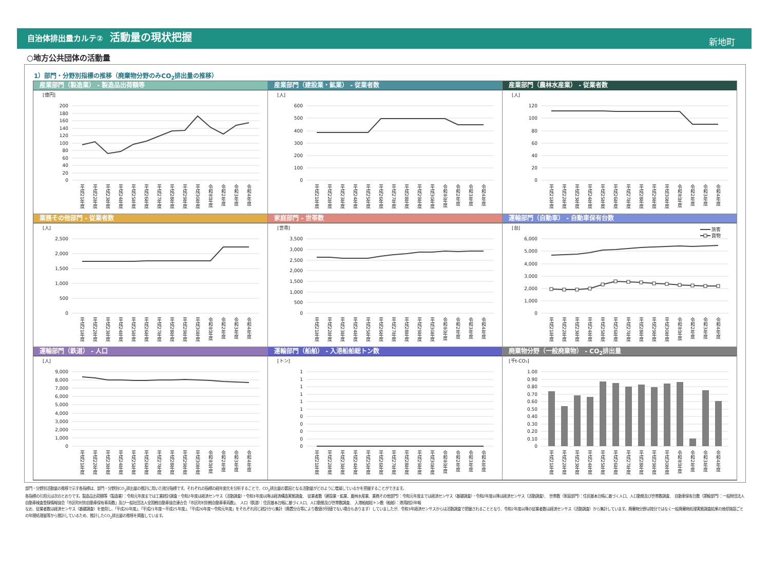自治体排出量カルテ② 活動量の現状把握
新地町
○地方公共団体の活動量
1）部門・分野別指標の推移（廃棄物分野のみCO<sub>2</sub>排出量の推移）
産業部門（製造業） - 製造品出荷額等
[億円]
200
180
160
140
120
100
80
60
40
20
0
平成21年度
平成22年度
平成23年度
平成24年度
平成25年度
平成26年度
平成27年度
平成28年度
平成29年度
平成30年度
令和元年度
令和2年度
令和3年度
令和4年度
産業部門（建設業・鉱業） - 従業者数
[人]
600
500
400
300
200
100
0
平成21年度
平成22年度
平成23年度
平成24年度
平成25年度
平成26年度
平成27年度
平成28年度
平成29年度
平成30年度
令和元年度
令和2年度
令和3年度
令和4年度
産業部門（農林水産業） - 従業者数
[人]
120
100
80
60
40
20
0
平成21年度
平成22年度
平成23年度
平成24年度
平成25年度
平成26年度
平成27年度
平成28年度
平成29年度
平成30年度
令和元年度
令和2年度
令和3年度
令和4年度
業務その他部門 - 従業者数
[人]
2,500
2,000
1,500
1,000
500
0
平成21年度
平成22年度
平成23年度
平成24年度
平成25年度
平成26年度
平成27年度
平成28年度
平成29年度
平成30年度
令和元年度
令和2年度
令和3年度
令和4年度
家庭部門 - 世帯数
[世帯]
3,500
3,000
2,500
2,000
1,500
1,000
500
0
平成21年度
平成22年度
平成23年度
平成24年度
平成25年度
平成26年度
平成27年度
平成28年度
平成29年度
平成30年度
令和元年度
令和2年度
令和3年度
令和4年度
運輸部門（自動車） - 自動車保有台数
[台]
旅客
貨物
6,000
5,000
4,000
3,000
2,000
1,000
0
平成21年度
平成22年度
平成23年度
平成24年度
平成25年度
平成26年度
平成27年度
平成28年度
平成29年度
平成30年度
令和元年度
令和2年度
令和3年度
令和4年度
運輸部門（鉄道） - 人口
[人]
9,000
8,000
7,000
6,000
5,000
4,000
3,000
2,000
1,000
0
平成21年度
平成22年度
平成23年度
平成24年度
平成25年度
平成26年度
平成27年度
平成28年度
平成29年度
平成30年度
令和元年度
令和2年度
令和3年度
令和4年度
運輸部門（船舶） - 入港船舶総トン数
[トン]
1
1
1
1
1
1
0
0
0
0
0
平成21年度
平成22年度
平成23年度
平成24年度
平成25年度
平成26年度
平成27年度
平成28年度
平成29年度
平成30年度
令和元年度
令和2年度
令和3年度
令和4年度
廃棄物分野（一般廃棄物） - CO<sub>2</sub>排出量
[千t-CO₂]
1.00
0.90
0.80
0.70
0.60
0.50
0.40
0.30
0.20
0.10
0
平成21年度
平成22年度
平成23年度
平成24年度
平成25年度
平成26年度
平成27年度
平成28年度
平成29年度
平成30年度
令和元年度
令和2年度
令和3年度
令和4年度
部門・分野別活動量の推移で示す各指標は、部門・分野別CO<sub>2</sub>排出量の推計に用いた按分指標です。それぞれの指標の経年変化を分析することで、CO<sub>2</sub>排出量の要因となる活動量がどのように増減しているかを把握することができます。
各指標の引用元は次のとおりです。製造品出荷額等（製造業）：令和元年度までは工業統計調査・令和2年度は経済センサス（活動調査）・令和3年度以降は経済構造実態調査、　従業者数（建設業・鉱業、農林水産業、業務その他部門）：令和元年度までは経済センサス（基礎調査）・令和2年度以降は経済センサス（活動調査）、　世帯数（家庭部門）：住民基本台帳に基づく人口、人口動態及び世帯数調査、　自動車保有台数（運輸部門）：一般財団法人自動車検査登録情報協会「市区町村別自動車保有車両数」及び一般社団法人全国軽自動車協会連合会「市区町村別軽自動車車両数」、　人口（鉄道）：住民基本台帳に基づく人口、人口動態及び世帯数調査、　入港船舶総トン数（船舶）：港湾統計年報
なお、従業者数は経済センサス（基礎調査）を使用し、「平成20年度」、「平成21年度～平成25年度」、「平成26年度～令和元年度」をそれぞれ同じ統計から集計（廃置分合等により数値が同値でない場合もあります）していましたが、令和3年経済センサスからは活動調査で把握されることとなり、令和2年度以降の従業者数は経済センサス（活動調査）から集計しています。廃棄物分野は按分ではなく一般廃棄物処理実態調査結果の焼却施設ごとの年間処理量等から推計しているため、推計したCO<sub>2</sub>排出量の推移を掲載しています。